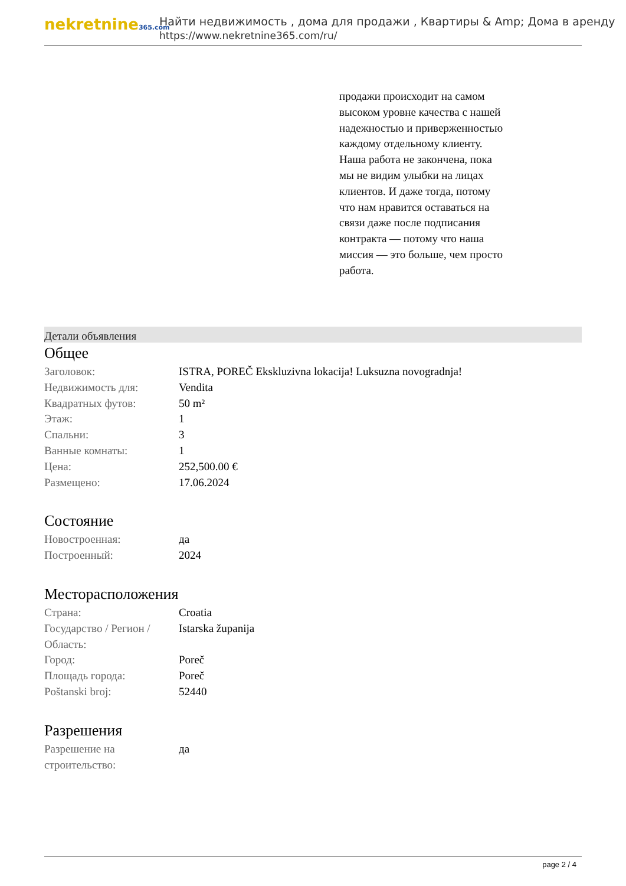nekretnine365.com
Найти недвижимость , дома для продажи , Квартиры & Amp; Дома в аренду
https://www.nekretnine365.com/ru/
продажи происходит на самом высоком уровне качества с нашей надежностью и приверженностью каждому отдельному клиенту. Наша работа не закончена, пока мы не видим улыбки на лицах клиентов. И даже тогда, потому что нам нравится оставаться на связи даже после подписания контракта — потому что наша миссия — это больше, чем просто работа.
Детали объявления
Общее
| Заголовок: | ISTRA, POREČ Ekskluzivna lokacija! Luksuzna novogradnja! |
| Недвижимость для: | Vendita |
| Квадратных футов: | 50 m² |
| Этаж: | 1 |
| Спальни: | 3 |
| Ванные комнаты: | 1 |
| Цена: | 252,500.00 € |
| Размещено: | 17.06.2024 |
Состояние
| Новостроенная: | да |
| Построенный: | 2024 |
Месторасположения
| Страна: | Croatia |
| Государство / Регион / Область: | Istarska županija |
| Город: | Poreč |
| Площадь города: | Poreč |
| Poštanski broj: | 52440 |
Разрешения
| Разрешение на строительство: | да |
page 2 / 4